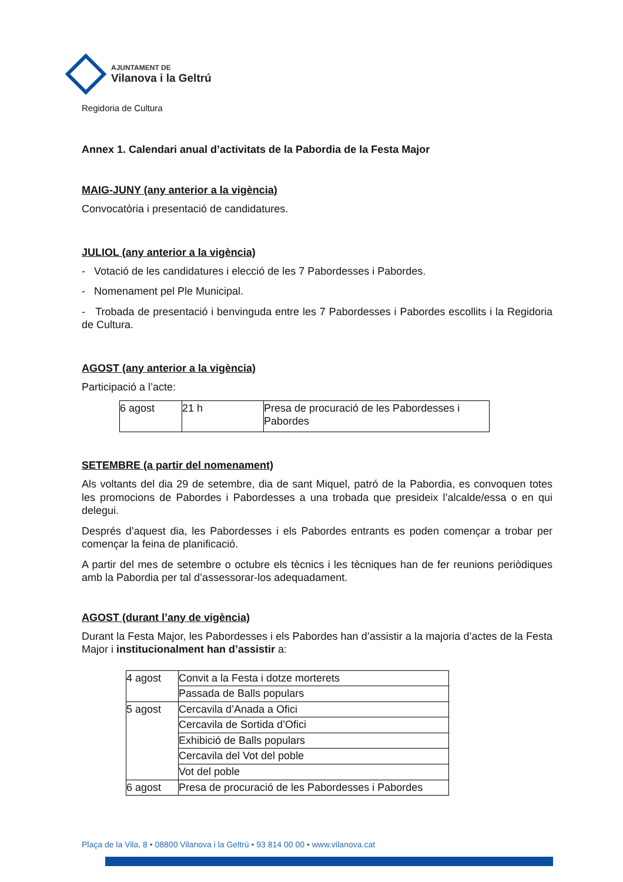AJUNTAMENT DE
Vilanova i la Geltrú
Regidoria de Cultura
Annex 1. Calendari anual d’activitats de la Pabordia de la Festa Major
MAIG-JUNY (any anterior a la vigència)
Convocatòria i presentació de candidatures.
JULIOL (any anterior a la vigència)
- Votació de les candidatures i elecció de les 7 Pabordesses i Pabordes.
- Nomenament pel Ple Municipal.
- Trobada de presentació i benvinguda entre les 7 Pabordesses i Pabordes escollits i la Regidoria de Cultura.
AGOST (any anterior a la vigència)
Participació a l’acte:
| 6 agost | 21 h | Presa de procuració de les Pabordesses i Pabordes |
SETEMBRE (a partir del nomenament)
Als voltants del dia 29 de setembre, dia de sant Miquel, patró de la Pabordia, es convoquen totes les promocions de Pabordes i Pabordesses a una trobada que presideix l’alcalde/essa o en qui delegui.
Després d’aquest dia, les Pabordesses i els Pabordes entrants es poden començar a trobar per començar la feina de planificació.
A partir del mes de setembre o octubre els tècnics i les tècniques han de fer reunions periòdiques amb la Pabordia per tal d’assessorar-los adequadament.
AGOST (durant l’any de vigència)
Durant la Festa Major, les Pabordesses i els Pabordes han d’assistir a la majoria d’actes de la Festa Major i institucionalment han d’assistir a:
| 4 agost | Convit a la Festa i dotze morterets |
| | Passada de Balls populars |
| 5 agost | Cercavila d’Anada a Ofici |
| | Cercavila de Sortida d’Ofici |
| | Exhibició de Balls populars |
| | Cercavila del Vot del poble |
| | Vot del poble |
| 6 agost | Presa de procuració de les Pabordesses i Pabordes |
Plaça de la Vila, 8 • 08800 Vilanova i la Geltrú • 93 814 00 00 • www.vilanova.cat